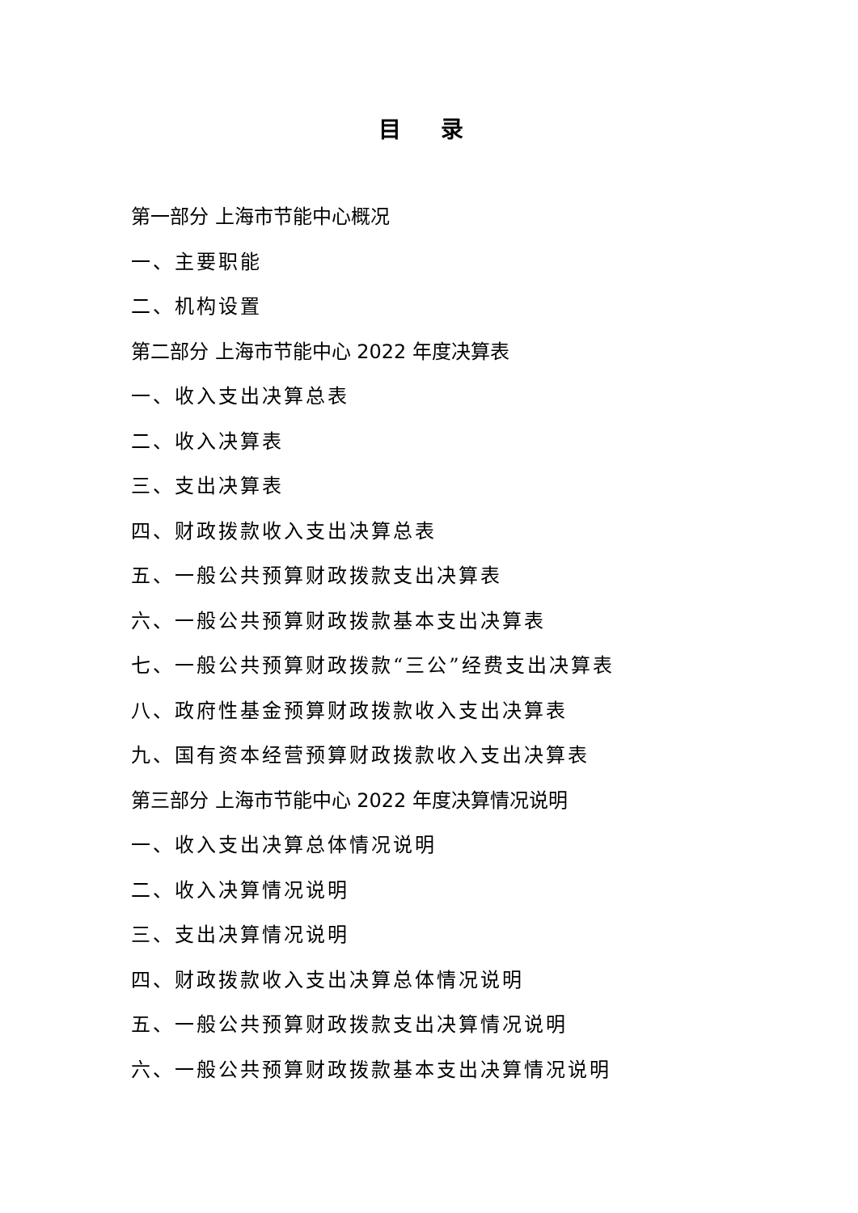目 录
第一部分 上海市节能中心概况
一、主要职能
二、机构设置
第二部分 上海市节能中心 2022 年度决算表
一、收入支出决算总表
二、收入决算表
三、支出决算表
四、财政拨款收入支出决算总表
五、一般公共预算财政拨款支出决算表
六、一般公共预算财政拨款基本支出决算表
七、一般公共预算财政拨款“三公”经费支出决算表
八、政府性基金预算财政拨款收入支出决算表
九、国有资本经营预算财政拨款收入支出决算表
第三部分 上海市节能中心 2022 年度决算情况说明
一、收入支出决算总体情况说明
二、收入决算情况说明
三、支出决算情况说明
四、财政拨款收入支出决算总体情况说明
五、一般公共预算财政拨款支出决算情况说明
六、一般公共预算财政拨款基本支出决算情况说明